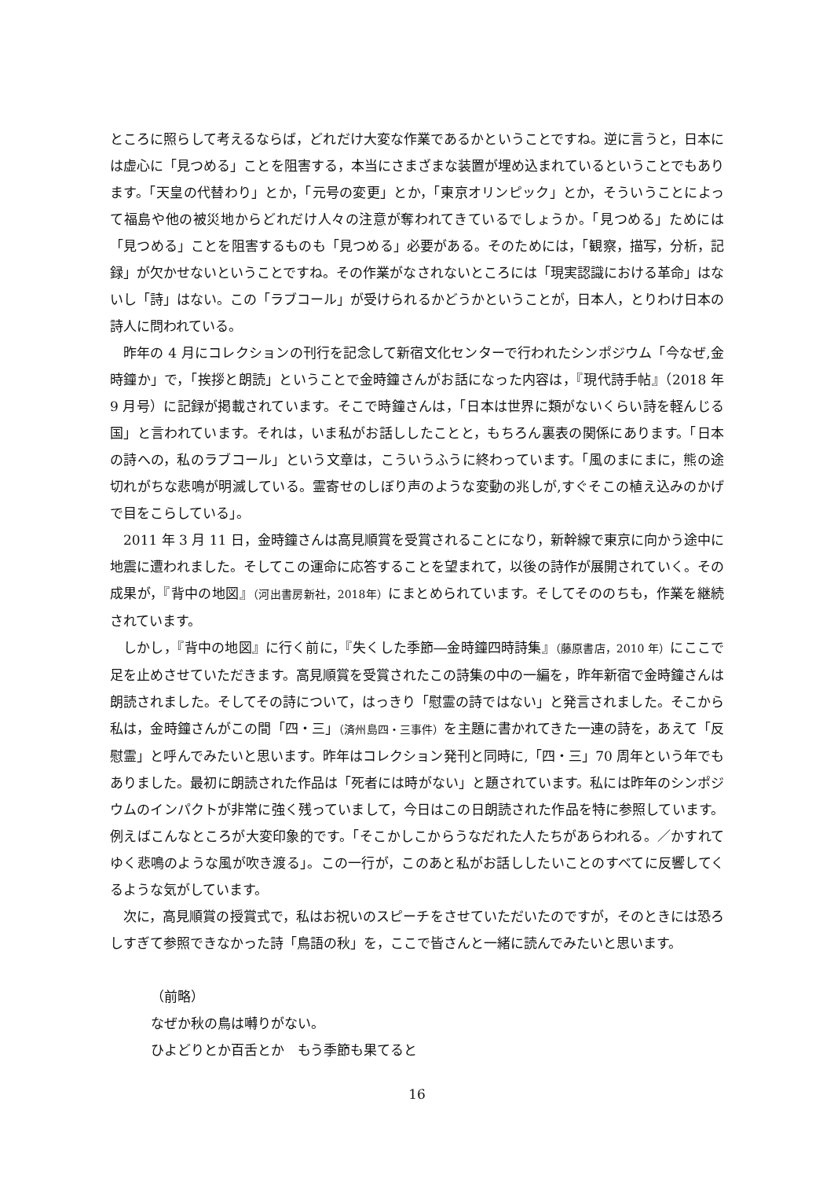ところに照らして考えるならば，どれだけ大変な作業であるかということですね。逆に言うと，日本には虚心に「見つめる」ことを阻害する，本当にさまざまな装置が埋め込まれているということでもあります。「天皇の代替わり」とか，「元号の変更」とか，「東京オリンピック」とか，そういうことによって福島や他の被災地からどれだけ人々の注意が奪われてきているでしょうか。「見つめる」ためには「見つめる」ことを阻害するものも「見つめる」必要がある。そのためには，「観察，描写，分析，記録」が欠かせないということですね。その作業がなされないところには「現実認識における革命」はないし「詩」はない。この「ラブコール」が受けられるかどうかということが，日本人，とりわけ日本の詩人に問われている。
昨年の 4 月にコレクションの刊行を記念して新宿文化センターで行われたシンポジウム「今なぜ,金時鐘か」で，「挨拶と朗読」ということで金時鐘さんがお話になった内容は，『現代詩手帖』（2018 年 9 月号）に記録が掲載されています。そこで時鐘さんは，「日本は世界に類がないくらい詩を軽んじる国」と言われています。それは，いま私がお話ししたことと，もちろん裏表の関係にあります。「日本の詩への，私のラブコール」という文章は，こういうふうに終わっています。「風のまにまに，熊の途切れがちな悲鳴が明滅している。霊寄せのしぼり声のような変動の兆しが,すぐそこの植え込みのかげで目をこらしている」。
2011 年 3 月 11 日，金時鐘さんは高見順賞を受賞されることになり，新幹線で東京に向かう途中に地震に遭われました。そしてこの運命に応答することを望まれて，以後の詩作が展開されていく。その成果が，『背中の地図』（河出書房新社，2018年）にまとめられています。そしてそののちも，作業を継続されています。
しかし，『背中の地図』に行く前に，『失くした季節―金時鐘四時詩集』（藤原書店，2010 年）にここで足を止めさせていただきます。高見順賞を受賞されたこの詩集の中の一編を，昨年新宿で金時鐘さんは朗読されました。そしてその詩について，はっきり「慰霊の詩ではない」と発言されました。そこから私は，金時鐘さんがこの間「四・三」（済州島四・三事件）を主題に書かれてきた一連の詩を，あえて「反慰霊」と呼んでみたいと思います。昨年はコレクション発刊と同時に,「四・三」70 周年という年でもありました。最初に朗読された作品は「死者には時がない」と題されています。私には昨年のシンポジウムのインパクトが非常に強く残っていまして，今日はこの日朗読された作品を特に参照しています。例えばこんなところが大変印象的です。「そこかしこからうなだれた人たちがあらわれる。／かすれてゆく悲鳴のような風が吹き渡る」。この一行が，このあと私がお話ししたいことのすべてに反響してくるような気がしています。
次に，高見順賞の授賞式で，私はお祝いのスピーチをさせていただいたのですが，そのときには恐ろしすぎて参照できなかった詩「鳥語の秋」を，ここで皆さんと一緒に読んでみたいと思います。
（前略）
なぜか秋の鳥は囀りがない。
ひよどりとか百舌とか　もう季節も果てると
16